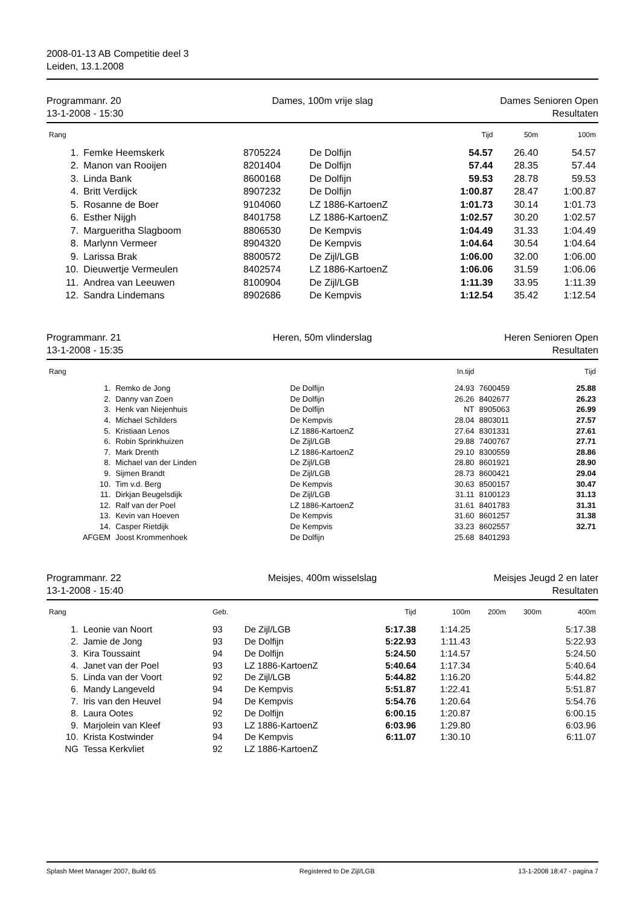2008-01-13 AB Competitie deel 3
Leiden, 13.1.2008
Programmanr. 20
13-1-2008 - 15:30
Dames, 100m vrije slag Dames Senioren Open
Resultaten
| Rang | | | | Tijd | 50m | 100m |
| --- | --- | --- | --- | --- | --- | --- |
| 1. | Femke Heemskerk | 8705224 | De Dolfijn | 54.57 | 26.40 | 54.57 |
| 2. | Manon van Rooijen | 8201404 | De Dolfijn | 57.44 | 28.35 | 57.44 |
| 3. | Linda Bank | 8600168 | De Dolfijn | 59.53 | 28.78 | 59.53 |
| 4. | Britt Verdijck | 8907232 | De Dolfijn | 1:00.87 | 28.47 | 1:00.87 |
| 5. | Rosanne de Boer | 9104060 | LZ 1886-KartoenZ | 1:01.73 | 30.14 | 1:01.73 |
| 6. | Esther Nijgh | 8401758 | LZ 1886-KartoenZ | 1:02.57 | 30.20 | 1:02.57 |
| 7. | Margueritha Slagboom | 8806530 | De Kempvis | 1:04.49 | 31.33 | 1:04.49 |
| 8. | Marlynn Vermeer | 8904320 | De Kempvis | 1:04.64 | 30.54 | 1:04.64 |
| 9. | Larissa Brak | 8800572 | De Zijl/LGB | 1:06.00 | 32.00 | 1:06.00 |
| 10. | Dieuwertje Vermeulen | 8402574 | LZ 1886-KartoenZ | 1:06.06 | 31.59 | 1:06.06 |
| 11. | Andrea van Leeuwen | 8100904 | De Zijl/LGB | 1:11.39 | 33.95 | 1:11.39 |
| 12. | Sandra Lindemans | 8902686 | De Kempvis | 1:12.54 | 35.42 | 1:12.54 |
Programmanr. 21
13-1-2008 - 15:35
Heren, 50m vlinderslag Heren Senioren Open
Resultaten
| Rang | | | In.tijd | | Tijd |
| --- | --- | --- | --- | --- | --- |
| 1. | Remko de Jong | De Dolfijn | 24.93 | 7600459 | 25.88 |
| 2. | Danny van Zoen | De Dolfijn | 26.26 | 8402677 | 26.23 |
| 3. | Henk van Niejenhuis | De Dolfijn | NT | 8905063 | 26.99 |
| 4. | Michael Schilders | De Kempvis | 28.04 | 8803011 | 27.57 |
| 5. | Kristiaan Lenos | LZ 1886-KartoenZ | 27.64 | 8301331 | 27.61 |
| 6. | Robin Sprinkhuizen | De Zijl/LGB | 29.88 | 7400767 | 27.71 |
| 7. | Mark Drenth | LZ 1886-KartoenZ | 29.10 | 8300559 | 28.86 |
| 8. | Michael van der Linden | De Zijl/LGB | 28.80 | 8601921 | 28.90 |
| 9. | Sijmen Brandt | De Zijl/LGB | 28.73 | 8600421 | 29.04 |
| 10. | Tim v.d. Berg | De Kempvis | 30.63 | 8500157 | 30.47 |
| 11. | Dirkjan Beugelsdijk | De Zijl/LGB | 31.11 | 8100123 | 31.13 |
| 12. | Ralf van der Poel | LZ 1886-KartoenZ | 31.61 | 8401783 | 31.31 |
| 13. | Kevin van Hoeven | De Kempvis | 31.60 | 8601257 | 31.38 |
| 14. | Casper Rietdijk | De Kempvis | 33.23 | 8602557 | 32.71 |
| AFGEM | Joost Krommenhoek | De Dolfijn | 25.68 | 8401293 | |
Programmanr. 22
13-1-2008 - 15:40
Meisjes, 400m wisselslag Meisjes Jeugd 2 en later
Resultaten
| Rang | | Geb. | | Tijd | 100m | 200m | 300m | 400m |
| --- | --- | --- | --- | --- | --- | --- | --- | --- |
| 1. | Leonie van Noort | 93 | De Zijl/LGB | 5:17.38 | 1:14.25 | | | 5:17.38 |
| 2. | Jamie de Jong | 93 | De Dolfijn | 5:22.93 | 1:11.43 | | | 5:22.93 |
| 3. | Kira Toussaint | 94 | De Dolfijn | 5:24.50 | 1:14.57 | | | 5:24.50 |
| 4. | Janet van der Poel | 93 | LZ 1886-KartoenZ | 5:40.64 | 1:17.34 | | | 5:40.64 |
| 5. | Linda van der Voort | 92 | De Zijl/LGB | 5:44.82 | 1:16.20 | | | 5:44.82 |
| 6. | Mandy Langeveld | 94 | De Kempvis | 5:51.87 | 1:22.41 | | | 5:51.87 |
| 7. | Iris van den Heuvel | 94 | De Kempvis | 5:54.76 | 1:20.64 | | | 5:54.76 |
| 8. | Laura Ootes | 92 | De Dolfijn | 6:00.15 | 1:20.87 | | | 6:00.15 |
| 9. | Marjolein van Kleef | 93 | LZ 1886-KartoenZ | 6:03.96 | 1:29.80 | | | 6:03.96 |
| 10. | Krista Kostwinder | 94 | De Kempvis | 6:11.07 | 1:30.10 | | | 6:11.07 |
| NG | Tessa Kerkvliet | 92 | LZ 1886-KartoenZ | | | | | |
Splash Meet Manager 2007, Build 65 Registered to De Zijl/LGB 13-1-2008 18:47 - pagina 7